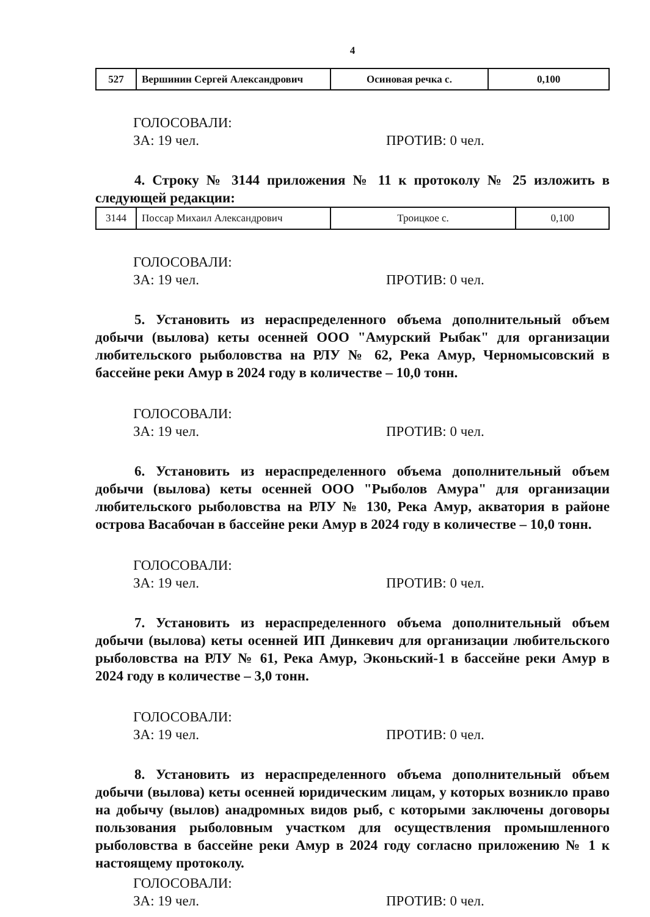4
| 527 | Вершинин Сергей Александрович | Осиновая речка с. | 0,100 |
ГОЛОСОВАЛИ:
ЗА: 19 чел. ПРОТИВ: 0 чел.
4. Строку № 3144 приложения № 11 к протоколу № 25 изложить в следующей редакции:
| 3144 | Поссар Михаил Александрович | Троицкое с. | 0,100 |
ГОЛОСОВАЛИ:
ЗА: 19 чел. ПРОТИВ: 0 чел.
5. Установить из нераспределенного объема дополнительный объем добычи (вылова) кеты осенней ООО "Амурский Рыбак" для организации любительского рыболовства на РЛУ № 62, Река Амур, Черномысовский в бассейне реки Амур в 2024 году в количестве – 10,0 тонн.
ГОЛОСОВАЛИ:
ЗА: 19 чел. ПРОТИВ: 0 чел.
6. Установить из нераспределенного объема дополнительный объем добычи (вылова) кеты осенней ООО "Рыболов Амура" для организации любительского рыболовства на РЛУ № 130, Река Амур, акватория в районе острова Васабочан в бассейне реки Амур в 2024 году в количестве – 10,0 тонн.
ГОЛОСОВАЛИ:
ЗА: 19 чел. ПРОТИВ: 0 чел.
7. Установить из нераспределенного объема дополнительный объем добычи (вылова) кеты осенней ИП Динкевич для организации любительского рыболовства на РЛУ № 61, Река Амур, Эконьский-1 в бассейне реки Амур в 2024 году в количестве – 3,0 тонн.
ГОЛОСОВАЛИ:
ЗА: 19 чел. ПРОТИВ: 0 чел.
8. Установить из нераспределенного объема дополнительный объем добычи (вылова) кеты осенней юридическим лицам, у которых возникло право на добычу (вылов) анадромных видов рыб, с которыми заключены договоры пользования рыболовным участком для осуществления промышленного рыболовства в бассейне реки Амур в 2024 году согласно приложению № 1 к настоящему протоколу.
ГОЛОСОВАЛИ:
ЗА: 19 чел. ПРОТИВ: 0 чел.